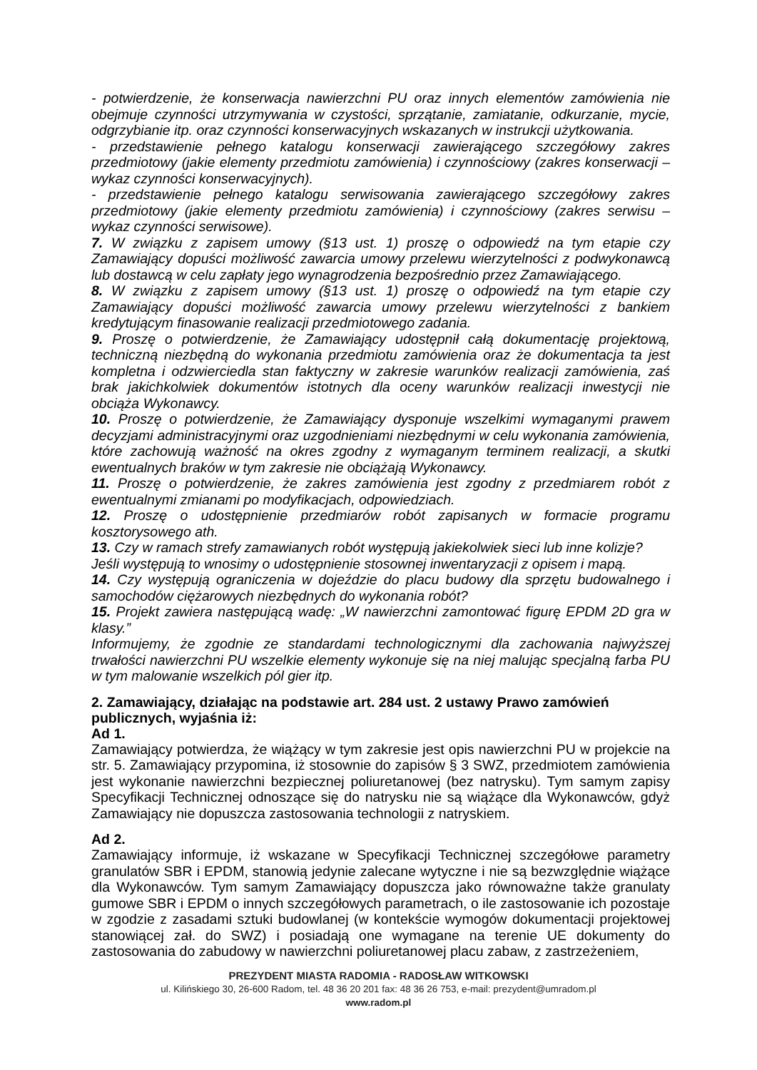- potwierdzenie, że konserwacja nawierzchni PU oraz innych elementów zamówienia nie obejmuje czynności utrzymywania w czystości, sprzątanie, zamiatanie, odkurzanie, mycie, odgrzybianie itp. oraz czynności konserwacyjnych wskazanych w instrukcji użytkowania.
- przedstawienie pełnego katalogu konserwacji zawierającego szczegółowy zakres przedmiotowy (jakie elementy przedmiotu zamówienia) i czynnościowy (zakres konserwacji – wykaz czynności konserwacyjnych).
- przedstawienie pełnego katalogu serwisowania zawierającego szczegółowy zakres przedmiotowy (jakie elementy przedmiotu zamówienia) i czynnościowy (zakres serwisu – wykaz czynności serwisowe).
7. W związku z zapisem umowy (§13 ust. 1) proszę o odpowiedź na tym etapie czy Zamawiający dopuści możliwość zawarcia umowy przelewu wierzytelności z podwykonawcą lub dostawcą w celu zapłaty jego wynagrodzenia bezpośrednio przez Zamawiającego.
8. W związku z zapisem umowy (§13 ust. 1) proszę o odpowiedź na tym etapie czy Zamawiający dopuści możliwość zawarcia umowy przelewu wierzytelności z bankiem kredytującym finasowanie realizacji przedmiotowego zadania.
9. Proszę o potwierdzenie, że Zamawiający udostępnił całą dokumentację projektową, techniczną niezbędną do wykonania przedmiotu zamówienia oraz że dokumentacja ta jest kompletna i odzwierciedla stan faktyczny w zakresie warunków realizacji zamówienia, zaś brak jakichkolwiek dokumentów istotnych dla oceny warunków realizacji inwestycji nie obciąża Wykonawcy.
10. Proszę o potwierdzenie, że Zamawiający dysponuje wszelkimi wymaganymi prawem decyzjami administracyjnymi oraz uzgodnieniami niezbędnymi w celu wykonania zamówienia, które zachowują ważność na okres zgodny z wymaganym terminem realizacji, a skutki ewentualnych braków w tym zakresie nie obciążają Wykonawcy.
11. Proszę o potwierdzenie, że zakres zamówienia jest zgodny z przedmiarem robót z ewentualnymi zmianami po modyfikacjach, odpowiedziach.
12. Proszę o udostępnienie przedmiarów robót zapisanych w formacie programu kosztorysowego ath.
13. Czy w ramach strefy zamawianych robót występują jakiekolwiek sieci lub inne kolizje?
Jeśli występują to wnosimy o udostępnienie stosownej inwentaryzacji z opisem i mapą.
14. Czy występują ograniczenia w dojeździe do placu budowy dla sprzętu budowalnego i samochodów ciężarowych niezbędnych do wykonania robót?
15. Projekt zawiera następującą wadę: „W nawierzchni zamontować figurę EPDM 2D gra w klasy.”
Informujemy, że zgodnie ze standardami technologicznymi dla zachowania najwyższej trwałości nawierzchni PU wszelkie elementy wykonuje się na niej malując specjalną farba PU w tym malowanie wszelkich pól gier itp.
2. Zamawiający, działając na podstawie art. 284 ust. 2 ustawy Prawo zamówień publicznych, wyjaśnia iż:
Ad 1.
Zamawiający potwierdza, że wiążący w tym zakresie jest opis nawierzchni PU w projekcie na str. 5. Zamawiający przypomina, iż stosownie do zapisów § 3 SWZ, przedmiotem zamówienia jest wykonanie nawierzchni bezpiecznej poliuretanowej (bez natrysku). Tym samym zapisy Specyfikacji Technicznej odnoszące się do natrysku nie są wiążące dla Wykonawców, gdyż Zamawiający nie dopuszcza zastosowania technologii z natryskiem.
Ad 2.
Zamawiający informuje, iż wskazane w Specyfikacji Technicznej szczegółowe parametry granulatów SBR i EPDM, stanowią jedynie zalecane wytyczne i nie są bezwzględnie wiążące dla Wykonawców. Tym samym Zamawiający dopuszcza jako równoważne także granulaty gumowe SBR i EPDM o innych szczegółowych parametrach, o ile zastosowanie ich pozostaje w zgodzie z zasadami sztuki budowlanej (w kontekście wymogów dokumentacji projektowej stanowiącej zał. do SWZ) i posiadają one wymagane na terenie UE dokumenty do zastosowania do zabudowy w nawierzchni poliuretanowej placu zabaw, z zastrzeżeniem,
PREZYDENT MIASTA RADOMIA - RADOSŁAW WITKOWSKI
ul. Kilińskiego 30, 26-600 Radom, tel. 48 36 20 201 fax: 48 36 26 753, e-mail: prezydent@umradom.pl
www.radom.pl